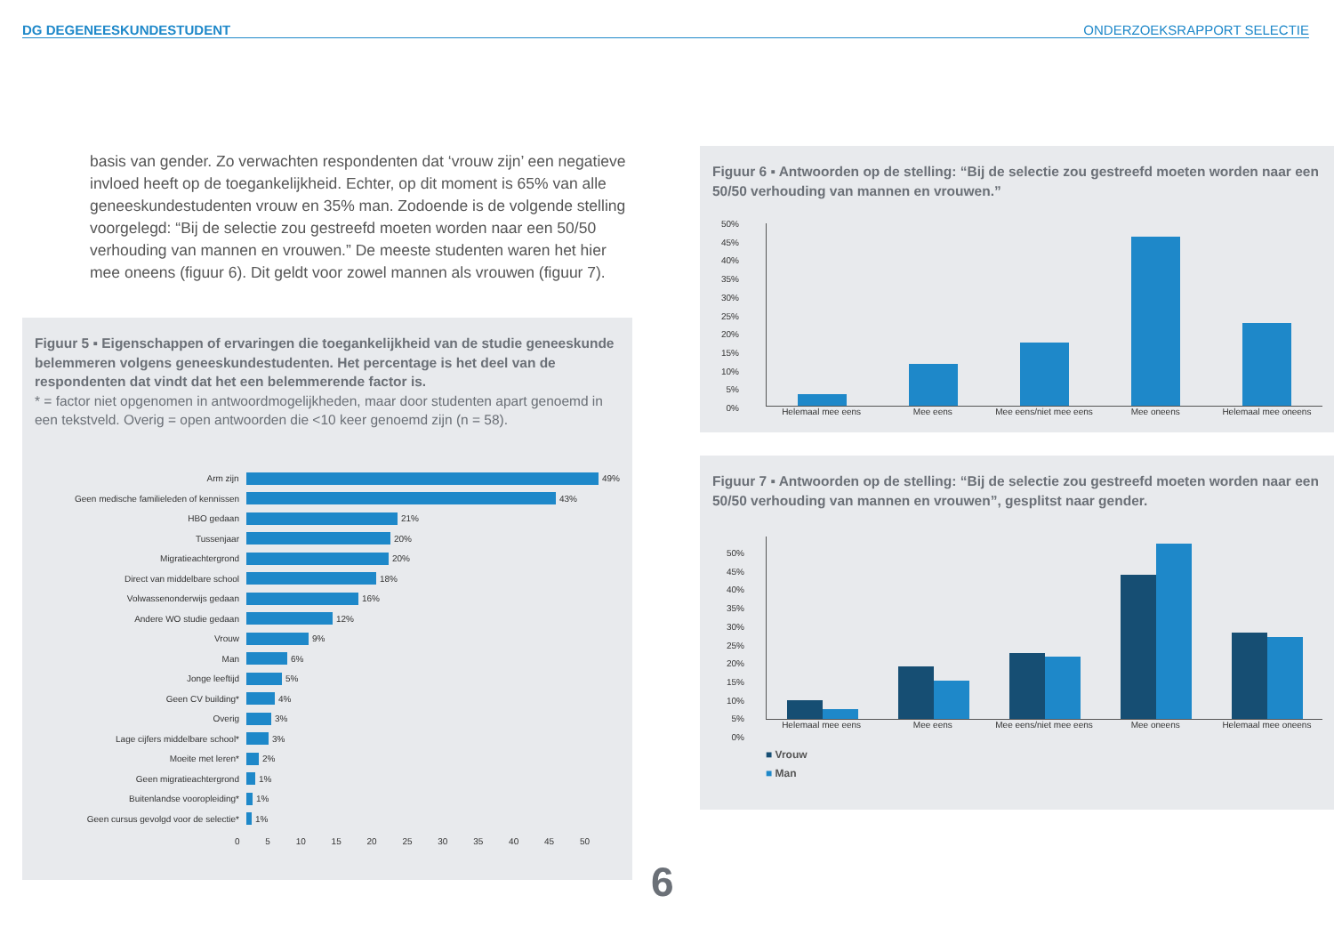DG DEGENEESKUNDESTUDENT ONDERZOEKSRAPPORT SELECTIE
basis van gender. Zo verwachten respondenten dat ‘vrouw zijn’ een negatieve invloed heeft op de toegankelijkheid. Echter, op dit moment is 65% van alle geneeskundestudenten vrouw en 35% man. Zodoende is de volgende stelling voorgelegd: “Bij de selectie zou gestreefd moeten worden naar een 50/50 verhouding van mannen en vrouwen.” De meeste studenten waren het hier mee oneens (figuur 6). Dit geldt voor zowel mannen als vrouwen (figuur 7).
Figuur 5 ▪ Eigenschappen of ervaringen die toegankelijkheid van de studie geneeskunde belemmeren volgens geneeskundestudenten. Het percentage is het deel van de respondenten dat vindt dat het een belemmerende factor is.
* = factor niet opgenomen in antwoordmogelijkheden, maar door studenten apart genoemd in een tekstveld. Overig = open antwoorden die <10 keer genoemd zijn (n = 58).
Arm zijn 49%
Geen medische familieleden of kennissen 43%
HBO gedaan 21%
Tussenjaar 20%
Migratieachtergrond 20%
Direct van middelbare school 18%
Volwassenonderwijs gedaan 16%
Andere WO studie gedaan 12%
Vrouw 9%
Man 6%
Jonge leeftijd 5%
Geen CV building* 4%
Overig 3%
Lage cijfers middelbare school* 3%
Moeite met leren* 2%
Geen migratieachtergrond 1%
Buitenlandse vooropleiding* 1%
Geen cursus gevolgd voor de selectie* 1%
0 5 10 15 20 25 30 35 40 45 50
6
Figuur 6 ▪ Antwoorden op de stelling: “Bij de selectie zou gestreefd moeten worden naar een 50/50 verhouding van mannen en vrouwen.”
50%
45%
40%
35%
30%
25%
20%
15%
10%
5%
0%
Helemaal mee eens Mee eens Mee eens/niet mee eens Mee oneens Helemaal mee oneens
Figuur 7 ▪ Antwoorden op de stelling: “Bij de selectie zou gestreefd moeten worden naar een 50/50 verhouding van mannen en vrouwen”, gesplitst naar gender.
50%
45%
40%
35%
30%
25%
20%
15%
10%
5%
0%
Helemaal mee eens Mee eens Mee eens/niet mee eens Mee oneens Helemaal mee oneens
■ Vrouw
■ Man